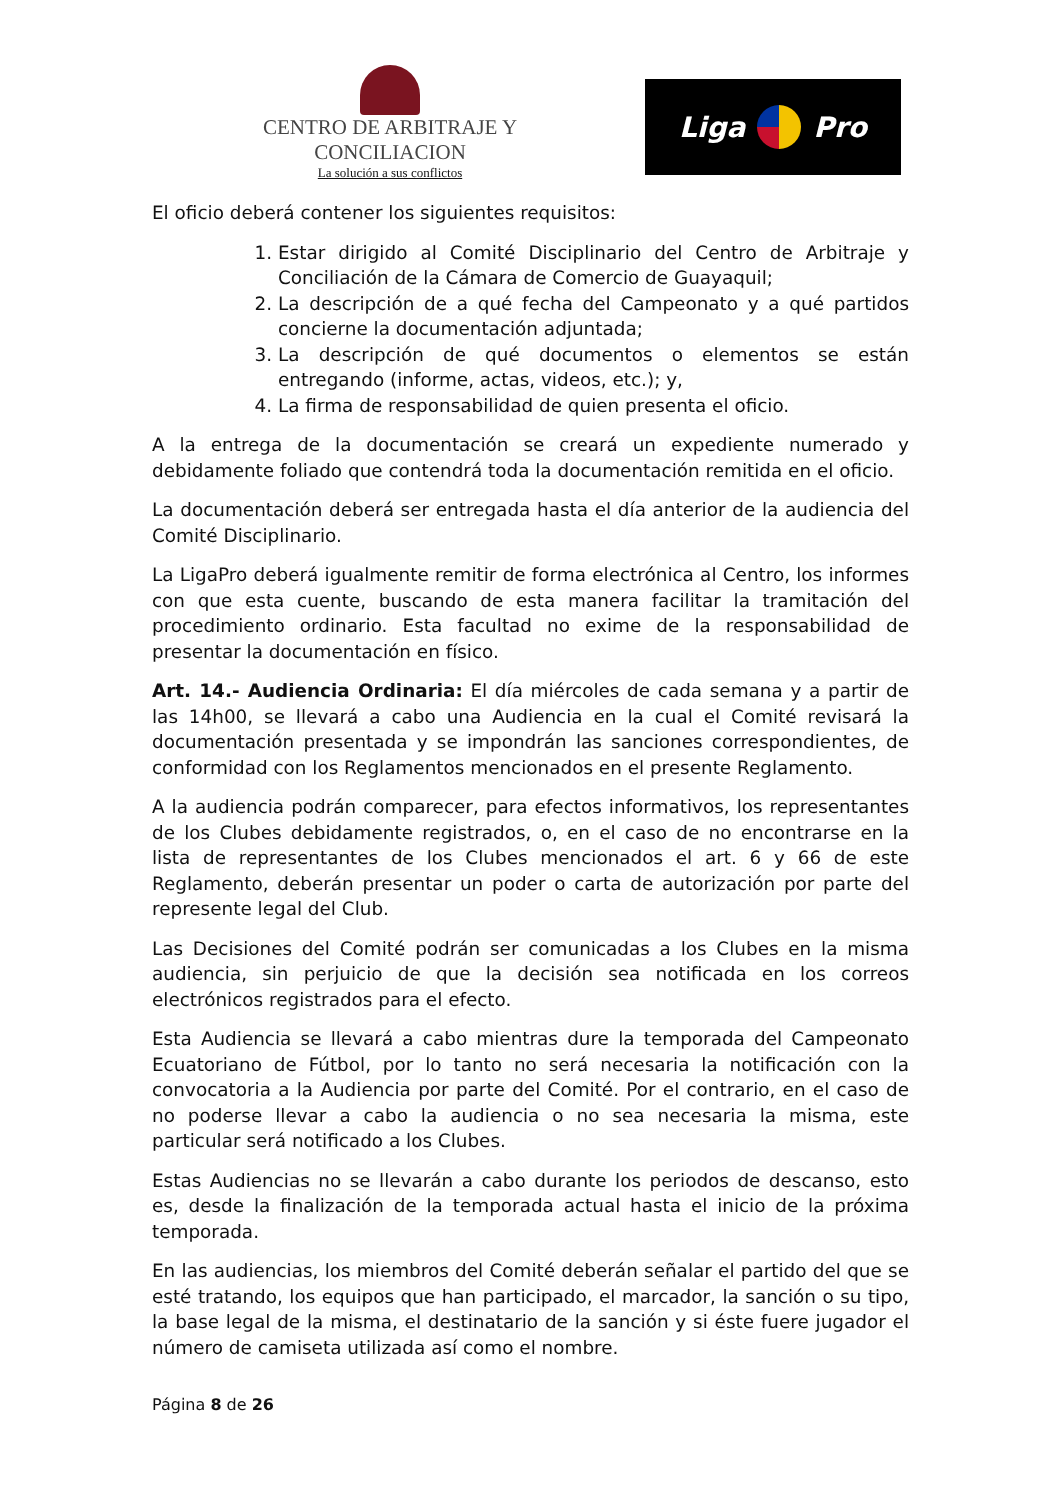CENTRO DE ARBITRAJE Y CONCILIACION
La solución a sus conflictos
Liga Pro
El oficio deberá contener los siguientes requisitos:
1. Estar dirigido al Comité Disciplinario del Centro de Arbitraje y Conciliación de la Cámara de Comercio de Guayaquil;
2. La descripción de a qué fecha del Campeonato y a qué partidos concierne la documentación adjuntada;
3. La descripción de qué documentos o elementos se están entregando (informe, actas, videos, etc.); y,
4. La firma de responsabilidad de quien presenta el oficio.
A la entrega de la documentación se creará un expediente numerado y debidamente foliado que contendrá toda la documentación remitida en el oficio.
La documentación deberá ser entregada hasta el día anterior de la audiencia del Comité Disciplinario.
La LigaPro deberá igualmente remitir de forma electrónica al Centro, los informes con que esta cuente, buscando de esta manera facilitar la tramitación del procedimiento ordinario. Esta facultad no exime de la responsabilidad de presentar la documentación en físico.
Art. 14.- Audiencia Ordinaria: El día miércoles de cada semana y a partir de las 14h00, se llevará a cabo una Audiencia en la cual el Comité revisará la documentación presentada y se impondrán las sanciones correspondientes, de conformidad con los Reglamentos mencionados en el presente Reglamento.
A la audiencia podrán comparecer, para efectos informativos, los representantes de los Clubes debidamente registrados, o, en el caso de no encontrarse en la lista de representantes de los Clubes mencionados el art. 6 y 66 de este Reglamento, deberán presentar un poder o carta de autorización por parte del represente legal del Club.
Las Decisiones del Comité podrán ser comunicadas a los Clubes en la misma audiencia, sin perjuicio de que la decisión sea notificada en los correos electrónicos registrados para el efecto.
Esta Audiencia se llevará a cabo mientras dure la temporada del Campeonato Ecuatoriano de Fútbol, por lo tanto no será necesaria la notificación con la convocatoria a la Audiencia por parte del Comité. Por el contrario, en el caso de no poderse llevar a cabo la audiencia o no sea necesaria la misma, este particular será notificado a los Clubes.
Estas Audiencias no se llevarán a cabo durante los periodos de descanso, esto es, desde la finalización de la temporada actual hasta el inicio de la próxima temporada.
En las audiencias, los miembros del Comité deberán señalar el partido del que se esté tratando, los equipos que han participado, el marcador, la sanción o su tipo, la base legal de la misma, el destinatario de la sanción y si éste fuere jugador el número de camiseta utilizada así como el nombre.
Página 8 de 26